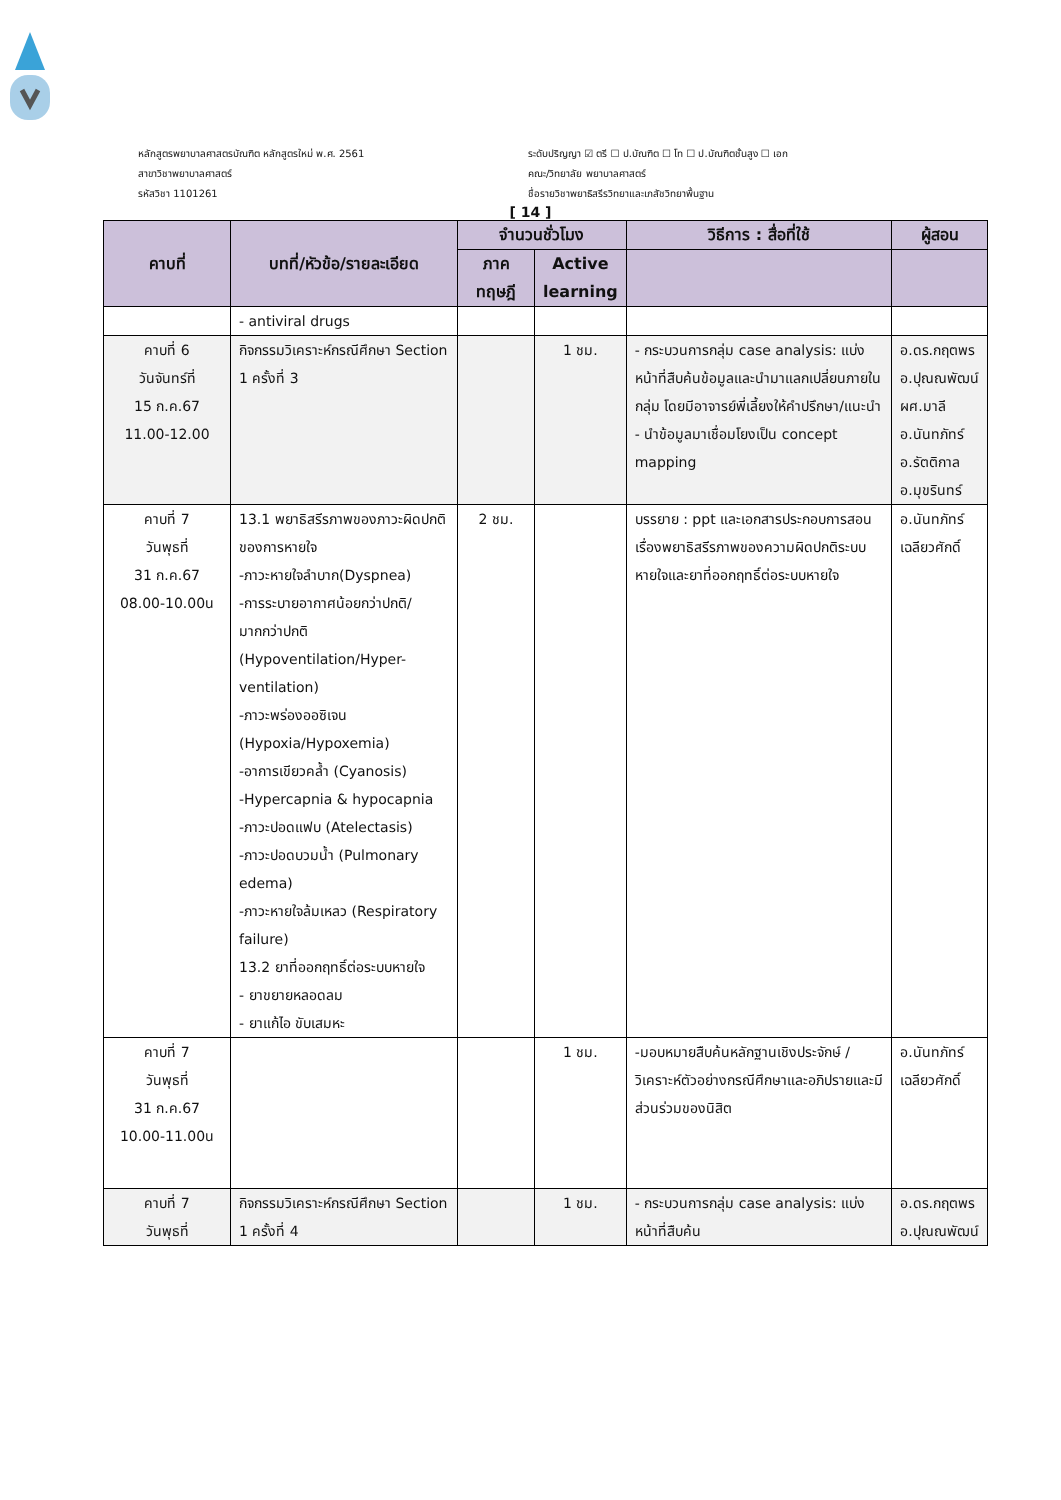หลักสูตรพยาบาลศาสตรบัณฑิต หลักสูตรใหม่ พ.ศ. 2561
สาขาวิชาพยาบาลศาสตร์
รหัสวิชา 1101261
ระดับปริญญา ☑ ตรี ☐ ป.บัณฑิต ☐ โท ☐ ป.บัณฑิตชั้นสูง ☐ เอก
คณะ/วิทยาลัย พยาบาลศาสตร์
ชื่อรายวิชาพยาธิสรีรวิทยาและเภสัชวิทยาพื้นฐาน
[ 14 ]
| คาบที่ | บทที่/หัวข้อ/รายละเอียด | จำนวนชั่วโมง | | วิธีการ : สื่อที่ใช้ | ผู้สอน |
| --- | --- | --- | --- | --- | --- |
| | | ภาค ทฤษฎี | Active learning | | |
| | - antiviral drugs | | | | |
| คาบที่ 6 วันจันทร์ที่ 15 ก.ค.67 11.00-12.00 | กิจกรรมวิเคราะห์กรณีศึกษา Section 1 ครั้งที่ 3 | | 1 ชม. | - กระบวนการกลุ่ม case analysis: แบ่งหน้าที่สืบค้นข้อมูลและนำมาแลกเปลี่ยนภายในกลุ่ม โดยมีอาจารย์พี่เลี้ยงให้คำปรึกษา/แนะนำ - นำข้อมูลมาเชื่อมโยงเป็น concept mapping | อ.ดร.กฤตพร อ.ปุณณพัฒน์ ผศ.มาลี อ.นันทภัทร์ อ.รัตติกาล อ.มุขรินทร์ |
| คาบที่ 7 วันพุธที่ 31 ก.ค.67 08.00-10.00น | 13.1 พยาธิสรีรภาพของภาวะผิดปกติของการหายใจ -ภาวะหายใจลำบาก(Dyspnea) -การระบายอากาศน้อยกว่าปกติ/มากกว่าปกติ (Hypoventilation/Hyper-ventilation) -ภาวะพร่องออซิเจน (Hypoxia/Hypoxemia) -อาการเขียวคล้ำ (Cyanosis) -Hypercapnia & hypocapnia -ภาวะปอดแฟบ (Atelectasis) -ภาวะปอดบวมน้ำ (Pulmonary edema) -ภาวะหายใจล้มเหลว (Respiratory failure) 13.2 ยาที่ออกฤทธิ์ต่อระบบหายใจ - ยาขยายหลอดลม - ยาแก้ไอ ขับเสมหะ | 2 ชม. | | บรรยาย : ppt และเอกสารประกอบการสอนเรื่องพยาธิสรีรภาพของความผิดปกติระบบหายใจและยาที่ออกฤทธิ์ต่อระบบหายใจ | อ.นันทภัทร์ เฉลียวศักดิ์ |
| คาบที่ 7 วันพุธที่ 31 ก.ค.67 10.00-11.00น | | | 1 ชม. | -มอบหมายสืบค้นหลักฐานเชิงประจักษ์ /วิเคราะห์ตัวอย่างกรณีศึกษาและอภิปรายและมีส่วนร่วมของนิสิต | อ.นันทภัทร์ เฉลียวศักดิ์ |
| คาบที่ 7 วันพุธที่ | กิจกรรมวิเคราะห์กรณีศึกษา Section 1 ครั้งที่ 4 | | 1 ชม. | - กระบวนการกลุ่ม case analysis: แบ่งหน้าที่สืบค้น | อ.ดร.กฤตพร อ.ปุณณพัฒน์ |